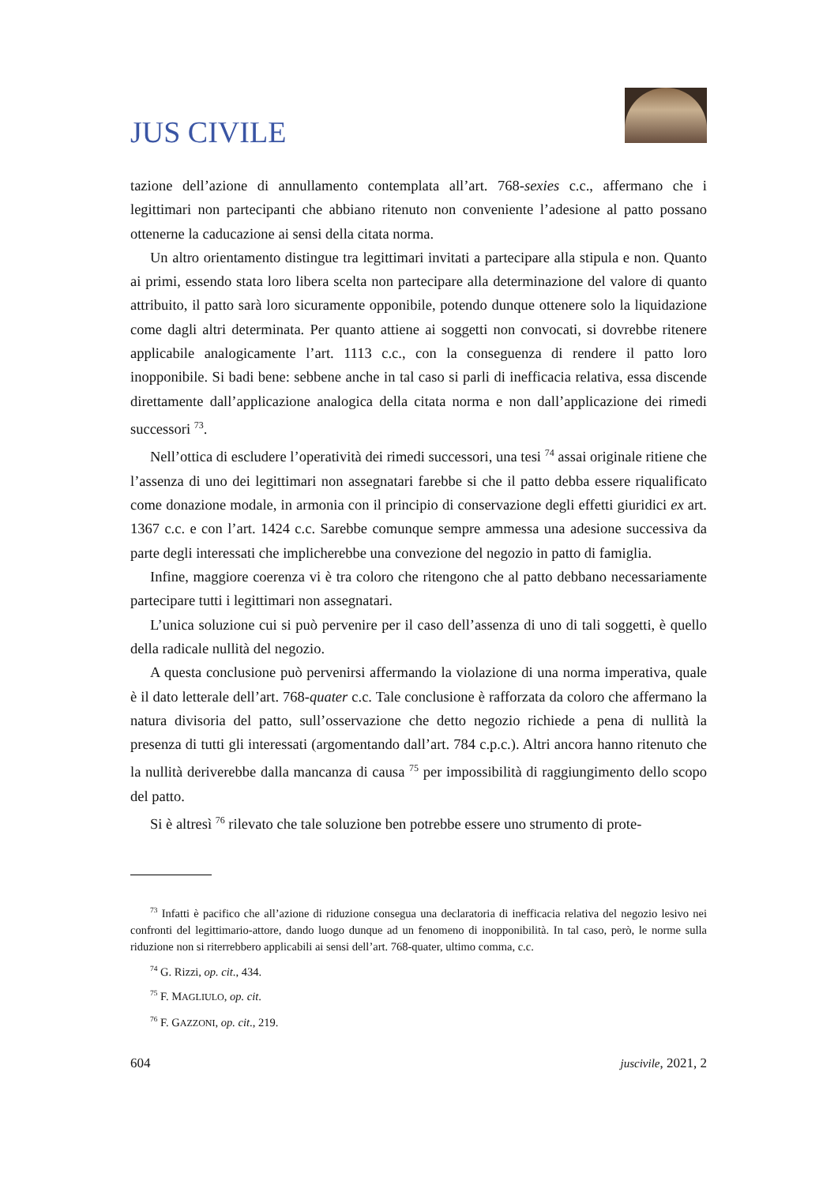JUS CIVILE
tazione dell’azione di annullamento contemplata all’art. 768-sexies c.c., affermano che i legittimari non partecipanti che abbiano ritenuto non conveniente l’adesione al patto possano ottenerne la caducazione ai sensi della citata norma.
Un altro orientamento distingue tra legittimari invitati a partecipare alla stipula e non. Quanto ai primi, essendo stata loro libera scelta non partecipare alla determinazione del valore di quanto attribuito, il patto sarà loro sicuramente opponibile, potendo dunque ottenere solo la liquidazione come dagli altri determinata. Per quanto attiene ai soggetti non convocati, si dovrebbe ritenere applicabile analogicamente l’art. 1113 c.c., con la conseguenza di rendere il patto loro inopponibile. Si badi bene: sebbene anche in tal caso si parli di inefficacia relativa, essa discende direttamente dall’applicazione analogica della citata norma e non dall’applicazione dei rimedi successori <sup>73</sup>.
Nell’ottica di escludere l’operatività dei rimedi successori, una tesi <sup>74</sup> assai originale ritiene che l’assenza di uno dei legittimari non assegnatari farebbe si che il patto debba essere riqualificato come donazione modale, in armonia con il principio di conservazione degli effetti giuridici ex art. 1367 c.c. e con l’art. 1424 c.c. Sarebbe comunque sempre ammessa una adesione successiva da parte degli interessati che implicherebbe una convezione del negozio in patto di famiglia.
Infine, maggiore coerenza vi è tra coloro che ritengono che al patto debbano necessariamente partecipare tutti i legittimari non assegnatari.
L’unica soluzione cui si può pervenire per il caso dell’assenza di uno di tali soggetti, è quello della radicale nullità del negozio.
A questa conclusione può pervenirsi affermando la violazione di una norma imperativa, quale è il dato letterale dell’art. 768-quater c.c. Tale conclusione è rafforzata da coloro che affermano la natura divisoria del patto, sull’osservazione che detto negozio richiede a pena di nullità la presenza di tutti gli interessati (argomentando dall’art. 784 c.p.c.). Altri ancora hanno ritenuto che la nullità deriverebbe dalla mancanza di causa <sup>75</sup> per impossibilità di raggiungimento dello scopo del patto.
Si è altresì <sup>76</sup> rilevato che tale soluzione ben potrebbe essere uno strumento di prote-
<sup>73</sup> Infatti è pacifico che all’azione di riduzione consegua una declaratoria di inefficacia relativa del negozio lesivo nei confronti del legittimario-attore, dando luogo dunque ad un fenomeno di inopponibilità. In tal caso, però, le norme sulla riduzione non si riterrebbero applicabili ai sensi dell’art. 768-quater, ultimo comma, c.c.
<sup>74</sup> G. Rizzi, op. cit., 434.
<sup>75</sup> F. MAGLIULO, op. cit.
<sup>76</sup> F. GAZZONI, op. cit., 219.
604 juscivile, 2021, 2